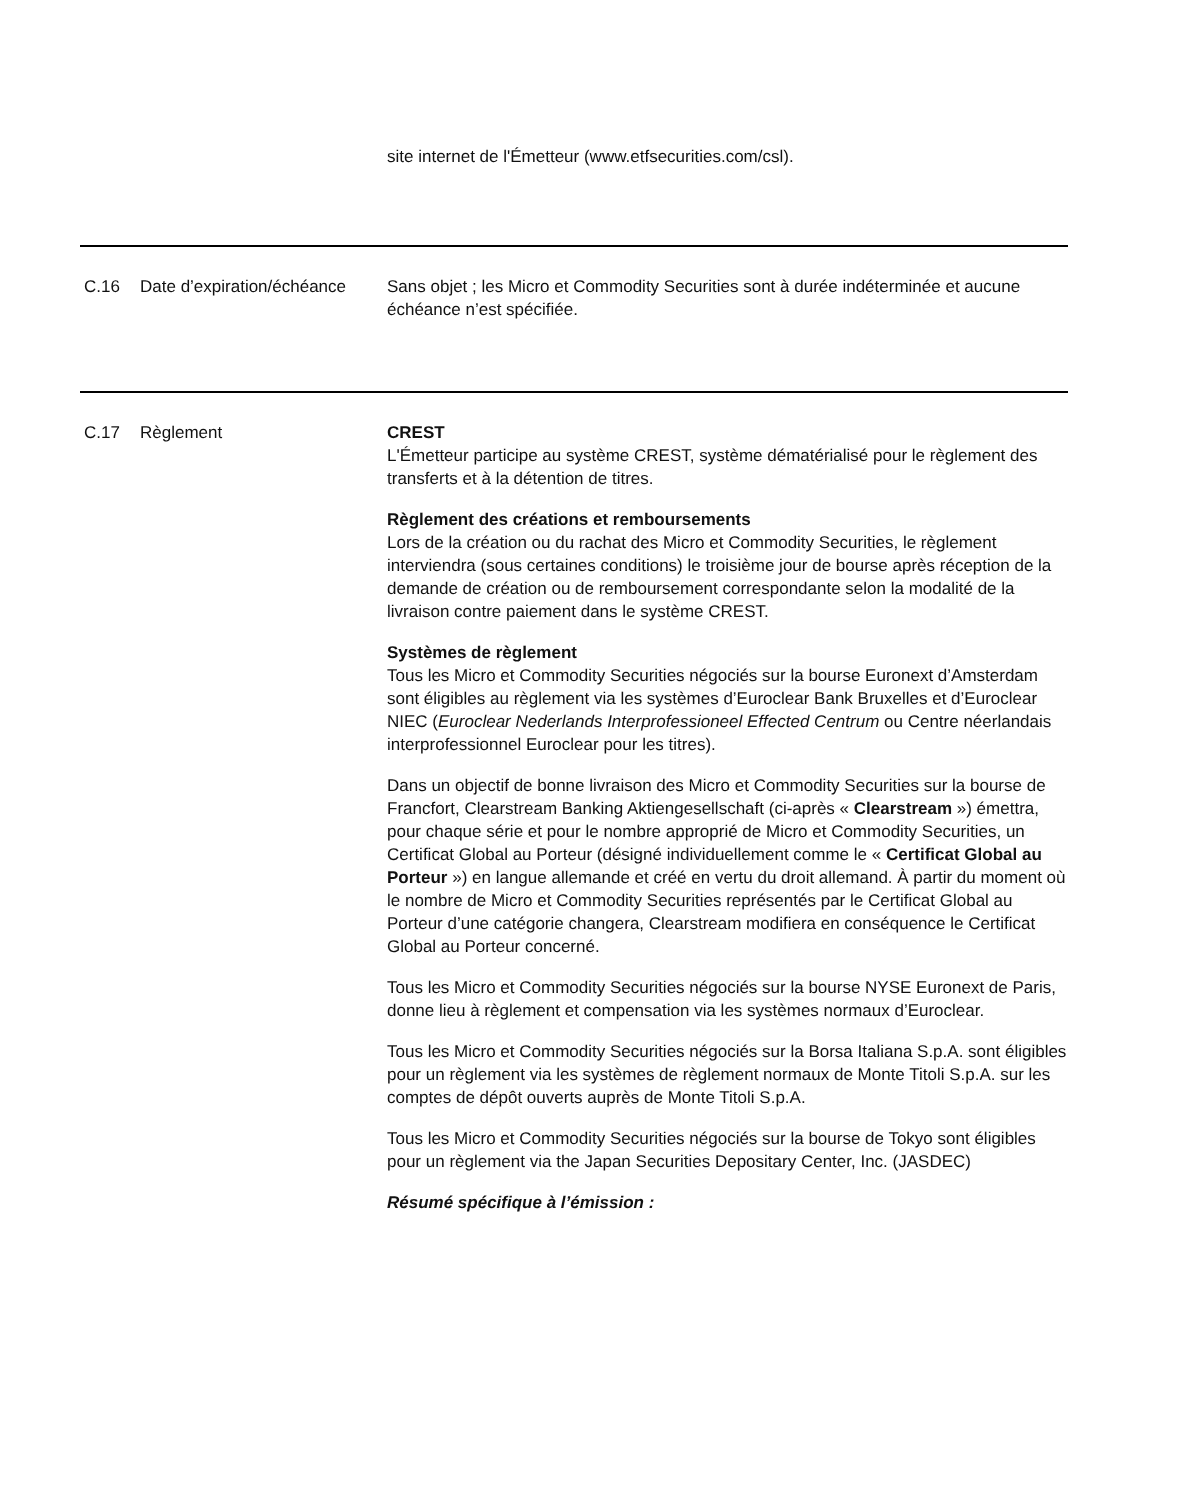site internet de l'Émetteur (www.etfsecurities.com/csl).
| C.16 | Date d’expiration/échéance | Sans objet ; les Micro et Commodity Securities sont à durée indéterminée et aucune échéance n’est spécifiée. |
| C.17 | Règlement | CREST L'Émetteur participe au système CREST, système dématérialisé pour le règlement des transferts et à la détention de titres. Règlement des créations et remboursements Lors de la création ou du rachat des Micro et Commodity Securities, le règlement interviendra (sous certaines conditions) le troisième jour de bourse après réception de la demande de création ou de remboursement correspondante selon la modalité de la livraison contre paiement dans le système CREST. Systèmes de règlement Tous les Micro et Commodity Securities négociés sur la bourse Euronext d’Amsterdam sont éligibles au règlement via les systèmes d’Euroclear Bank Bruxelles et d’Euroclear NIEC ( Euroclear Nederlands Interprofessioneel Effected Centrum ou Centre néerlandais interprofessionnel Euroclear pour les titres). Dans un objectif de bonne livraison des Micro et Commodity Securities sur la bourse de Francfort, Clearstream Banking Aktiengesellschaft (ci-après « Clearstream ») émettra, pour chaque série et pour le nombre approprié de Micro et Commodity Securities, un Certificat Global au Porteur (désigné individuellement comme le « Certificat Global au Porteur ») en langue allemande et créé en vertu du droit allemand. À partir du moment où le nombre de Micro et Commodity Securities représentés par le Certificat Global au Porteur d’une catégorie changera, Clearstream modifiera en conséquence le Certificat Global au Porteur concerné. Tous les Micro et Commodity Securities négociés sur la bourse NYSE Euronext de Paris, donne lieu à règlement et compensation via les systèmes normaux d’Euroclear. Tous les Micro et Commodity Securities négociés sur la Borsa Italiana S.p.A. sont éligibles pour un règlement via les systèmes de règlement normaux de Monte Titoli S.p.A. sur les comptes de dépôt ouverts auprès de Monte Titoli S.p.A. Tous les Micro et Commodity Securities négociés sur la bourse de Tokyo sont éligibles pour un règlement via the Japan Securities Depositary Center, Inc. (JASDEC) Résumé spécifique à l’émission : |